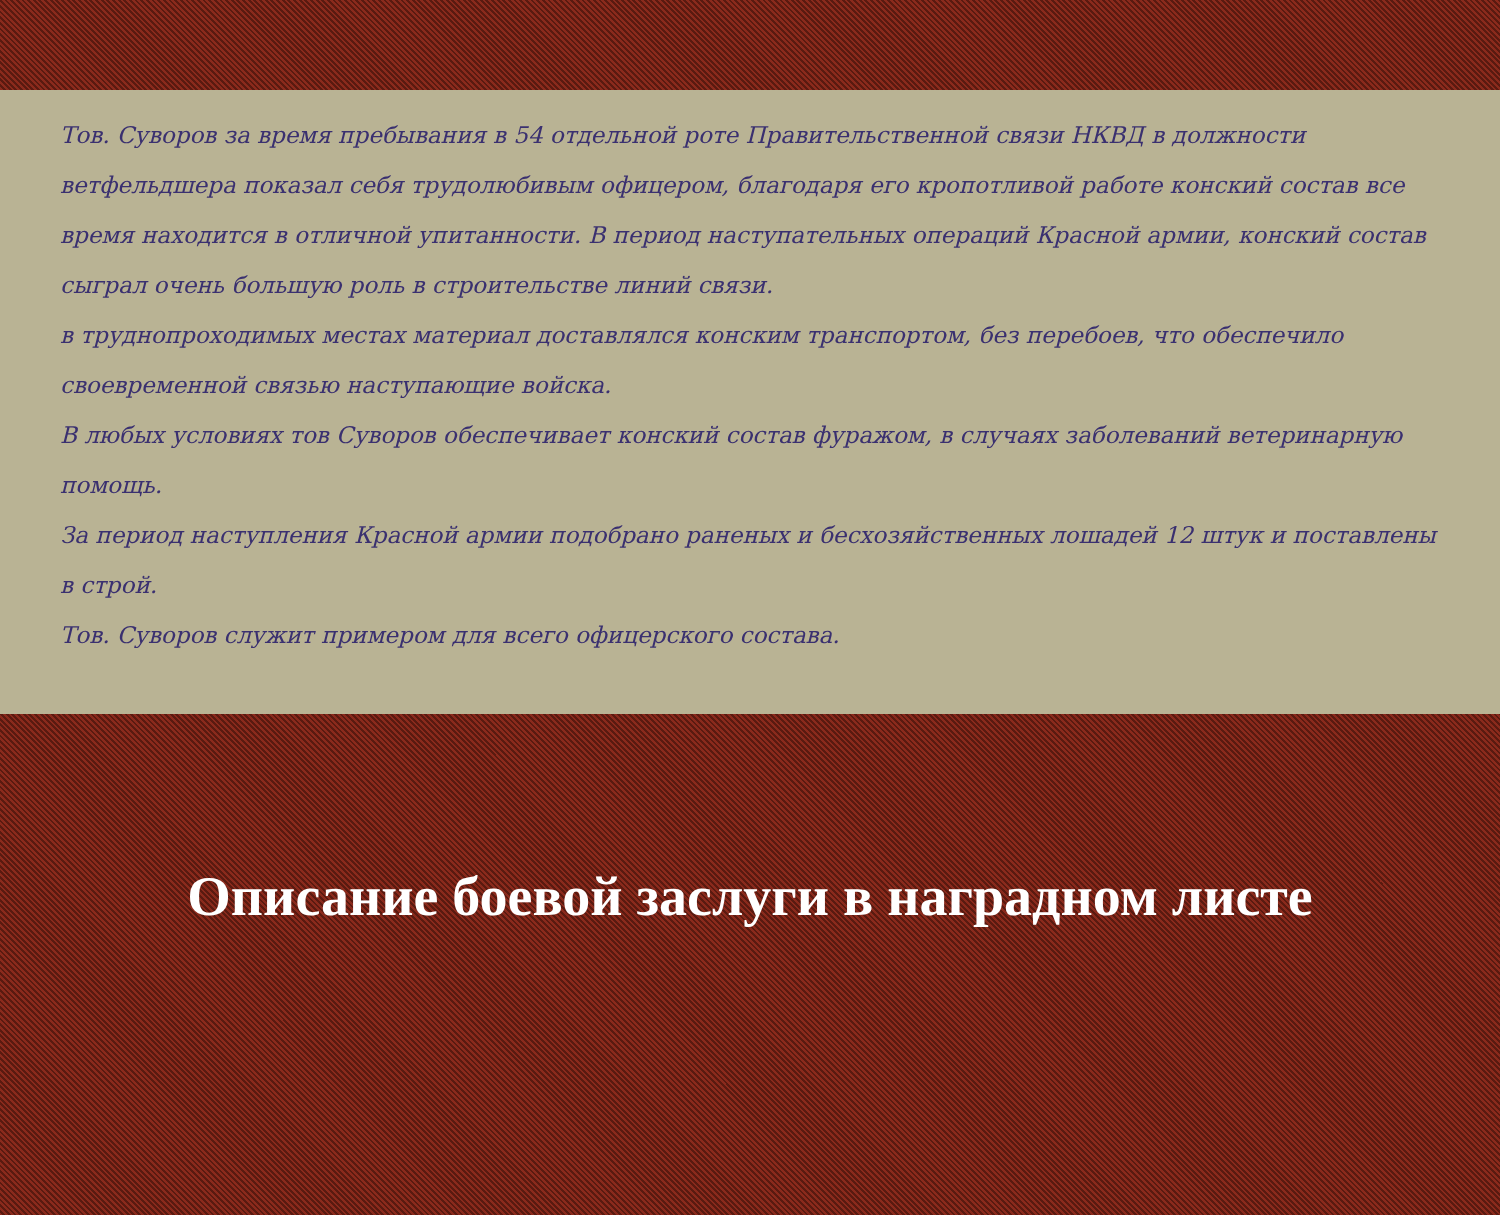Тов. Суворов за время пребывания в 54 отдельной роте Правительственной связи НКВД в должности ветфельдшера показал себя трудолюбивым офицером, благодаря его кропотливой работе конский состав все время находится в отличной упитанности. В период наступательных операций Красной армии, конский состав сыграл очень большую роль в строительстве линий связи.
в труднопроходимых местах материал доставлялся конским транспортом, без перебоев, что обеспечило своевременной связью наступающие войска.
В любых условиях тов Суворов обеспечивает конский состав фуражом, в случаях заболеваний ветеринарную помощь.
За период наступления Красной армии подобрано раненых и бесхозяйственных лошадей 12 штук и поставлены в строй.
Тов. Суворов служит примером для всего офицерского состава.
Описание боевой заслуги в наградном листе